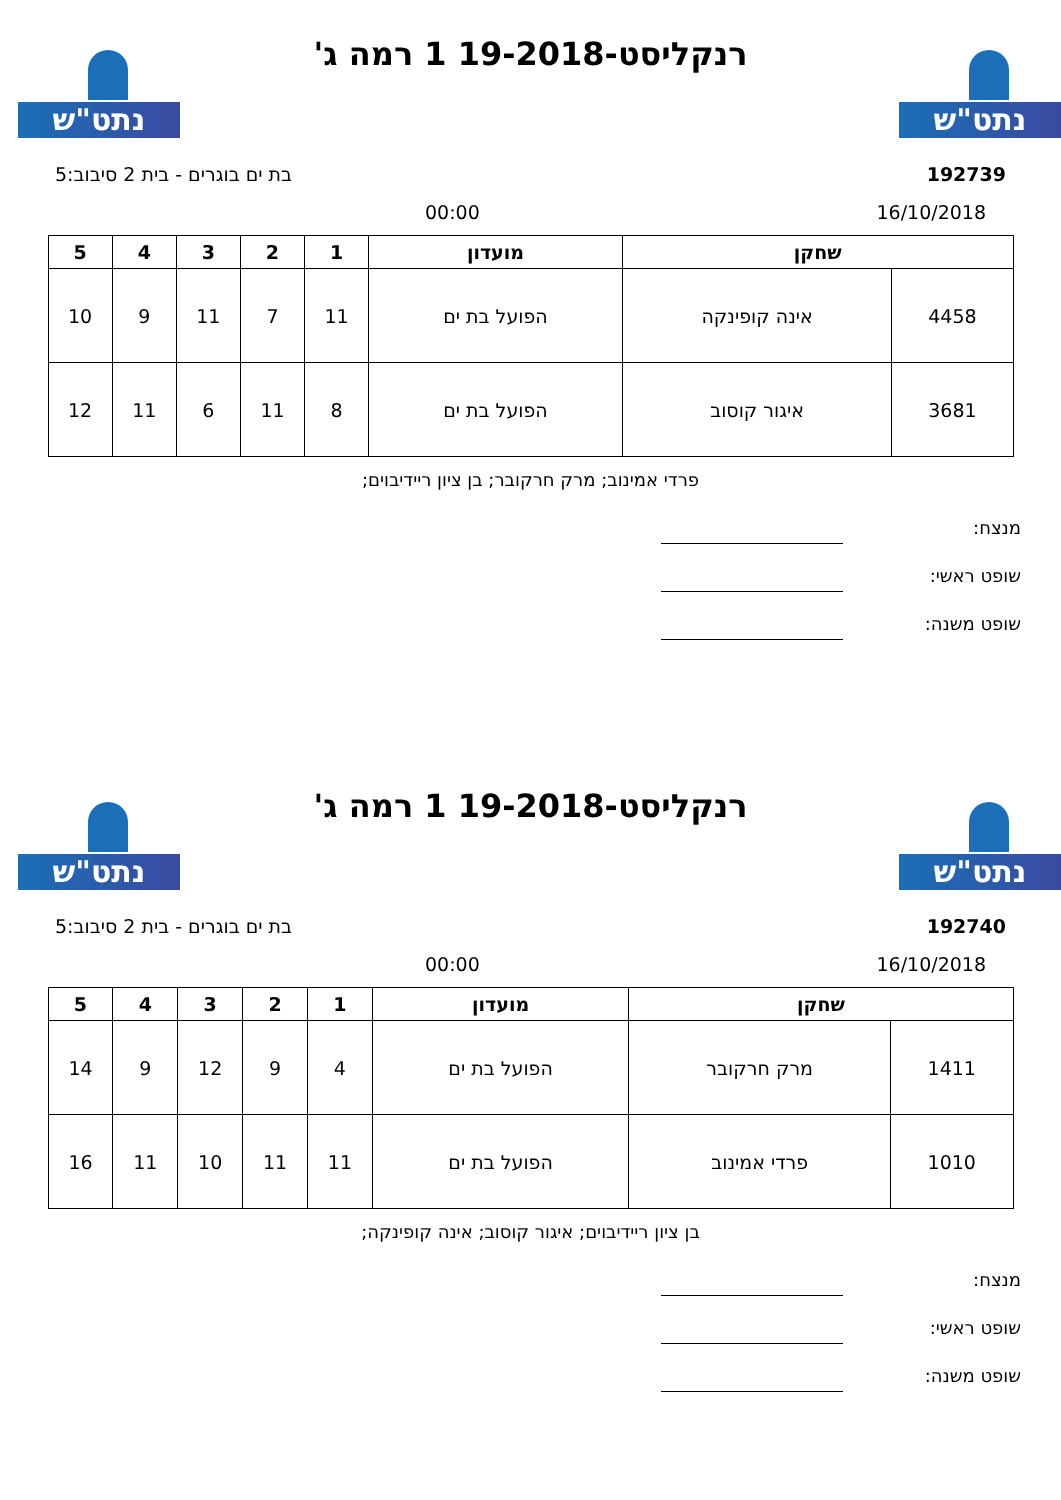נתט"ש נתט"ש
רנקליסט-19-2018 1 רמה ג'
192739 בת ים בוגרים - בית 2 סיבוב:5
16/10/2018 00:00
| שחקן | | מועדון | 1 | 2 | 3 | 4 | 5 |
| --- | --- | --- | --- | --- | --- | --- | --- |
| 4458 | אינה קופינקה | הפועל בת ים | 11 | 7 | 11 | 9 | 10 |
| 3681 | איגור קוסוב | הפועל בת ים | 8 | 11 | 6 | 11 | 12 |
פרדי אמינוב; מרק חרקובר; בן ציון ריידיבוים;
מנצח:
שופט ראשי:
שופט משנה:
נתט"ש נתט"ש
רנקליסט-19-2018 1 רמה ג'
192740 בת ים בוגרים - בית 2 סיבוב:5
16/10/2018 00:00
| שחקן | | מועדון | 1 | 2 | 3 | 4 | 5 |
| --- | --- | --- | --- | --- | --- | --- | --- |
| 1411 | מרק חרקובר | הפועל בת ים | 4 | 9 | 12 | 9 | 14 |
| 1010 | פרדי אמינוב | הפועל בת ים | 11 | 11 | 10 | 11 | 16 |
בן ציון ריידיבוים; איגור קוסוב; אינה קופינקה;
מנצח:
שופט ראשי:
שופט משנה: